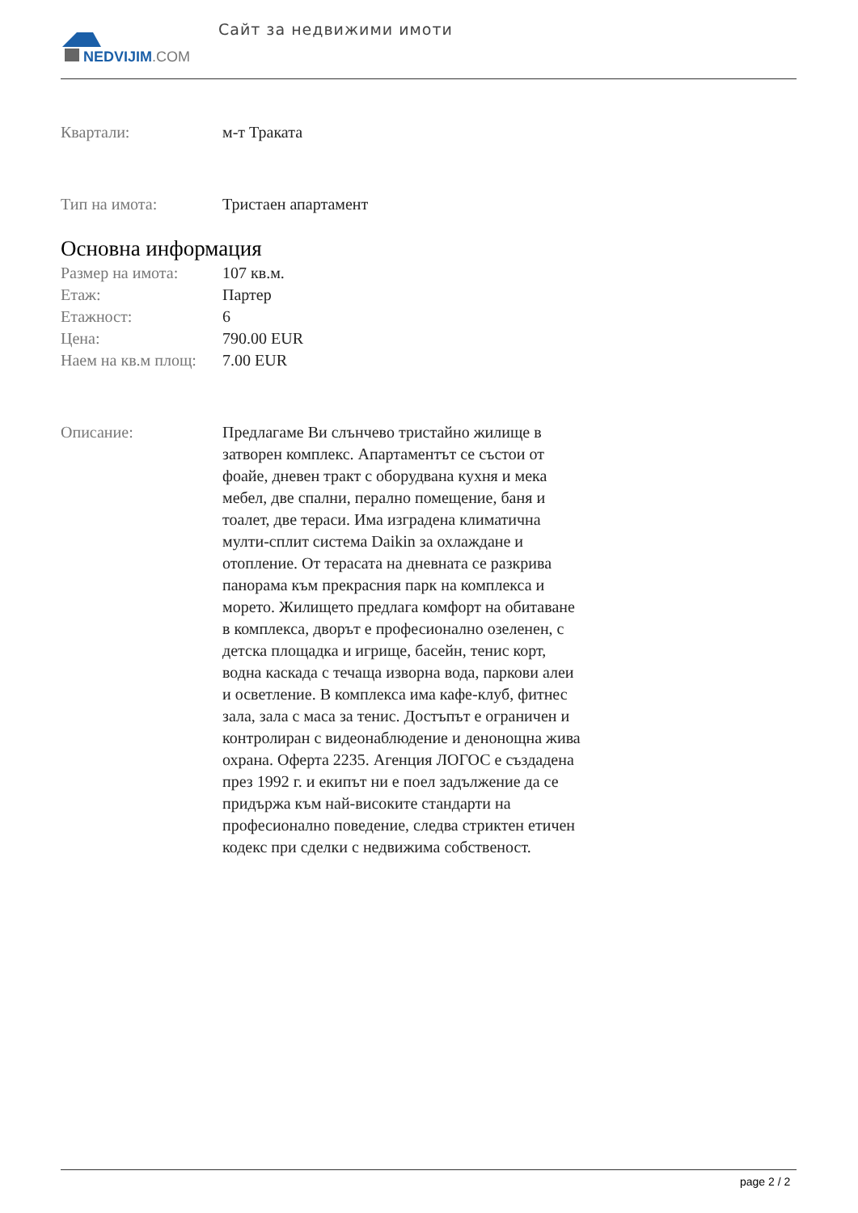NEDVIJIM.COM Сайт за недвижими имоти
Квартали: м-т Траката
Тип на имота: Тристаен апартамент
Основна информация
Размер на имота: 107 кв.м.
Етаж: Партер
Етажност: 6
Цена: 790.00 EUR
Наем на кв.м площ:
7.00 EUR
Описание: Предлагаме Ви слънчево тристайно жилище в затворен комплекс. Апартаментът се състои от фоайе, дневен тракт с оборудвана кухня и мека мебел, две спални, перално помещение, баня и тоалет, две тераси. Има изградена климатична мулти-сплит система Daikin за охлаждане и отопление. От терасата на дневната се разкрива панорама към прекрасния парк на комплекса и морето. Жилището предлага комфорт на обитаване в комплекса, дворът е професионално озеленен, с детска площадка и игрище, басейн, тенис корт, водна каскада с течаща изворна вода, паркови алеи и осветление. В комплекса има кафе-клуб, фитнес зала, зала с маса за тенис. Достъпът е ограничен и контролиран с видеонаблюдение и денонощна жива охрана. Оферта 2235. Агенция ЛОГОС е създадена през 1992 г. и екипът ни е поел задължение да се придържа към най-високите стандарти на професионално поведение, следва стриктен етичен кодекс при сделки с недвижима собственост.
page 2 / 2